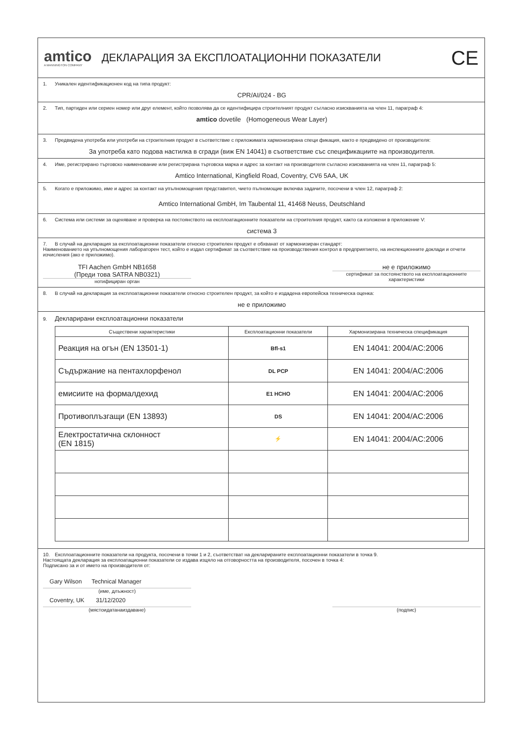amtico
A MANNINGTON COMPANY
ДЕКЛАРАЦИЯ ЗА ЕКСПЛОАТАЦИОННИ ПОКАЗАТЕЛИ
CE
1. Уникален идентификационен код на типа продукт:
CPR/AI/024 - BG
2. Тип, партиден или сериен номер или друг елемент, който позволява да се идентифицира строителният продукт съгласно изискванията на член 11, параграф 4:
amtico dovetile (Homogeneous Wear Layer)
3. Предвидена употреба или употреби на строителния продукт в съответствие с приложимата хармонизирана специ фикация, както е предвидено от производителя:
За употреба като подова настилка в сгради (виж EN 14041) в съответствие със спецификациите на производителя.
4. Име, регистрирано търговско наименование или регистрирана търговска марка и адрес за контакт на производителя съгласно изискванията на член 11, параграф 5:
Amtico International, Kingfield Road, Coventry, CV6 5AA, UK
5. Когато е приложимо, име и адрес за контакт на упълномощения представител, чието пълномощие включва задачите, посочени в член 12, параграф 2:
Amtico International GmbH, Im Taubental 11, 41468 Neuss, Deutschland
6. Система или системи за оценяване и проверка на постоянството на експлоатационните показатели на строителния продукт, както са изложени в приложение V:
система 3
7. В случай на декларация за експлоатационни показатели относно строителен продукт е обхванат от хармонизиран стандарт:
Наименованието на упълномощения лабораторен тест, който е издал сертификат за съответствие на производствения контрол в предприятието, на инспекционните доклади и отчети изчисления (ако е приложимо).
TFI Aachen GmbH NB1658
(Преди това SATRA NB0321)
нотифициран орган
не е приложимо
сертификат за постоянството на експлоатационните характеристики
8. В случай на декларация за експлоатационни показатели относно строителен продукт, за който е издадена европейска техническа оценка:
не е приложимо
9. Декларирани експлоатационни показатели
| Съществени характеристики | Експлоатационни показатели | Хармонизирана техническа спецификация |
| --- | --- | --- |
| Реакция на огън (EN 13501-1) | Bfl-s1 | EN 14041: 2004/AC:2006 |
| Съдържание на пентахлорфенол | DL PCP | EN 14041: 2004/AC:2006 |
| емисиите на формалдехид | E1 HCHO | EN 14041: 2004/AC:2006 |
| Противоплъзгащи (EN 13893) | DS | EN 14041: 2004/AC:2006 |
| Електростатична склонност (EN 1815) | ⚡ | EN 14041: 2004/AC:2006 |
10. Експлоатационните показатели на продукта, посочени в точки 1 и 2, съответстват на декларираните експлоатационни показатели в точка 9.
Настоящата декларация за експлоатационни показатели се издава изцяло на отговорността на производителя, посочен в точка 4:
Подписано за и от името на производителя от:
Gary Wilson Technical Manager
(име, длъжност)
Coventry, UK 31/12/2020
(мястоидатанаиздаване)
(подпис)